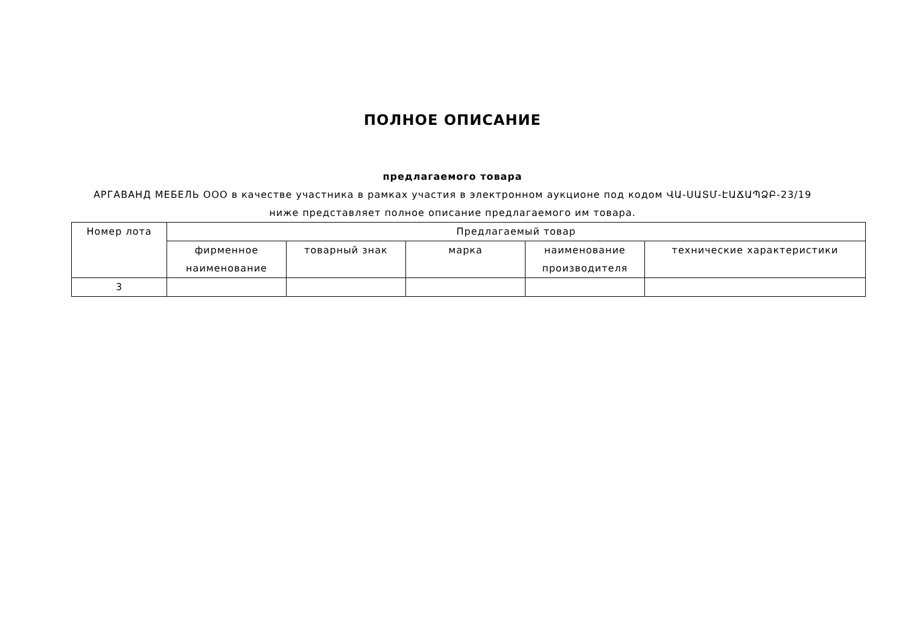ПОЛНОЕ ОПИСАНИЕ
предлагаемого товара
АРГАВАНД МЕБЕЛЬ ООО в качестве участника в рамках участия в электронном аукционе под кодом ՎԱ-ՍԱՏՄ-ԷԱՃԱՊՁԲ-23/19
ниже представляет полное описание предлагаемого им товара.
| Номер лота | Предлагаемый товар | | | | |
| --- | --- | --- | --- | --- | --- |
| | фирменное наименование | товарный знак | марка | наименование производителя | технические характеристики |
| 3 | | | | | |